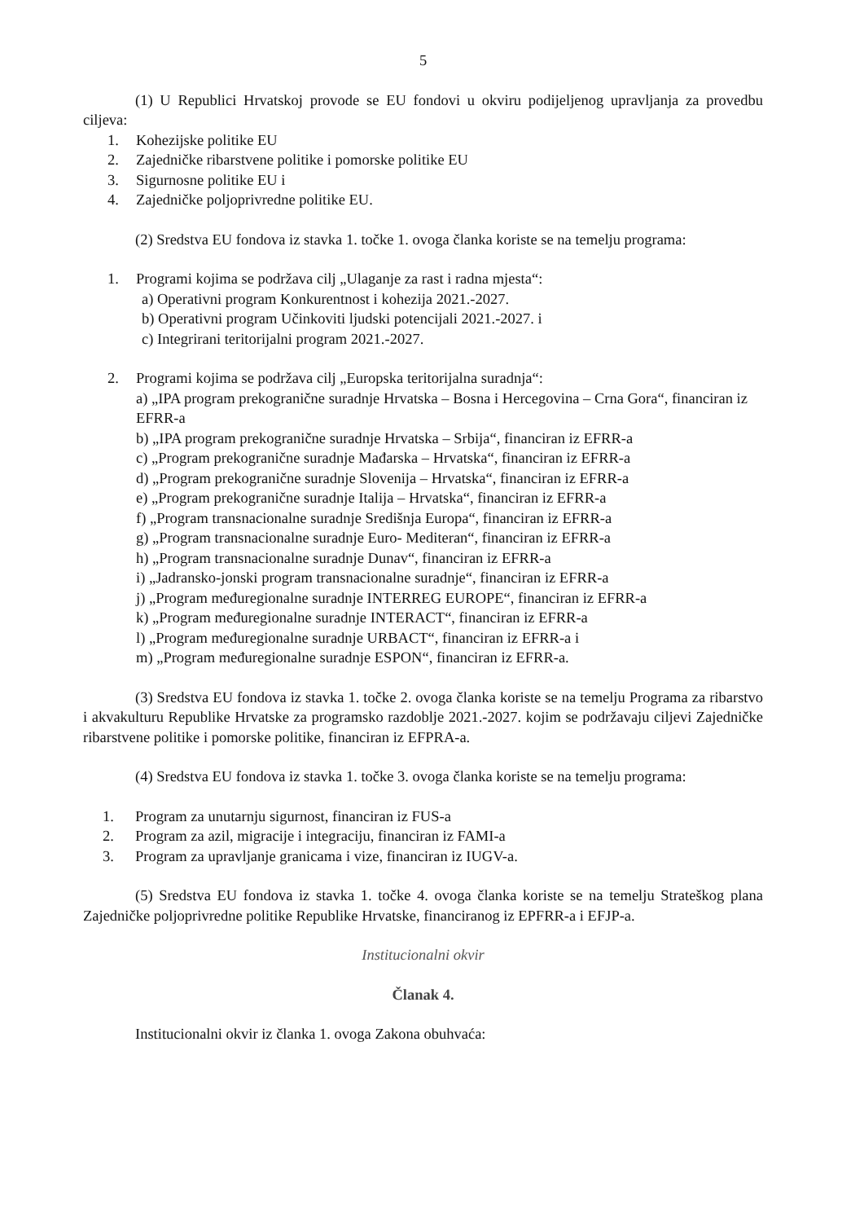5
(1) U Republici Hrvatskoj provode se EU fondovi u okviru podijeljenog upravljanja za provedbu ciljeva:
1. Kohezijske politike EU
2. Zajedničke ribarstvene politike i pomorske politike EU
3. Sigurnosne politike EU i
4. Zajedničke poljoprivredne politike EU.
(2) Sredstva EU fondova iz stavka 1. točke 1. ovoga članka koriste se na temelju programa:
1. Programi kojima se podržava cilj „Ulaganje za rast i radna mjesta“:
a) Operativni program Konkurentnost i kohezija 2021.-2027.
b) Operativni program Učinkoviti ljudski potencijali 2021.-2027. i
c) Integrirani teritorijalni program 2021.-2027.
2. Programi kojima se podržava cilj „Europska teritorijalna suradnja“:
a) „IPA program prekogranične suradnje Hrvatska – Bosna i Hercegovina – Crna Gora“, financiran iz EFRR-a
b) „IPA program prekogranične suradnje Hrvatska – Srbija“, financiran iz EFRR-a
c) „Program prekogranične suradnje Mađarska – Hrvatska“, financiran iz EFRR-a
d) „Program prekogranične suradnje Slovenija – Hrvatska“, financiran iz EFRR-a
e) „Program prekogranične suradnje Italija – Hrvatska“, financiran iz EFRR-a
f) „Program transnacionalne suradnje Središnja Europa“, financiran iz EFRR-a
g) „Program transnacionalne suradnje Euro- Mediteran“, financiran iz EFRR-a
h) „Program transnacionalne suradnje Dunav“, financiran iz EFRR-a
i) „Jadransko-jonski program transnacionalne suradnje“, financiran iz EFRR-a
j) „Program međuregionalne suradnje INTERREG EUROPE“, financiran iz EFRR-a
k) „Program međuregionalne suradnje INTERACT“, financiran iz EFRR-a
l) „Program međuregionalne suradnje URBACT“, financiran iz EFRR-a i
m) „Program međuregionalne suradnje ESPON“, financiran iz EFRR-a.
(3) Sredstva EU fondova iz stavka 1. točke 2. ovoga članka koriste se na temelju Programa za ribarstvo i akvakulturu Republike Hrvatske za programsko razdoblje 2021.-2027. kojim se podržavaju ciljevi Zajedničke ribarstvene politike i pomorske politike, financiran iz EFPRA-a.
(4) Sredstva EU fondova iz stavka 1. točke 3. ovoga članka koriste se na temelju programa:
1. Program za unutarnju sigurnost, financiran iz FUS-a
2. Program za azil, migracije i integraciju, financiran iz FAMI-a
3. Program za upravljanje granicama i vize, financiran iz IUGV-a.
(5) Sredstva EU fondova iz stavka 1. točke 4. ovoga članka koriste se na temelju Strateškog plana Zajedničke poljoprivredne politike Republike Hrvatske, financiranog iz EPFRR-a i EFJP-a.
Institucionalni okvir
Članak 4.
Institucionalni okvir iz članka 1. ovoga Zakona obuhvaća: